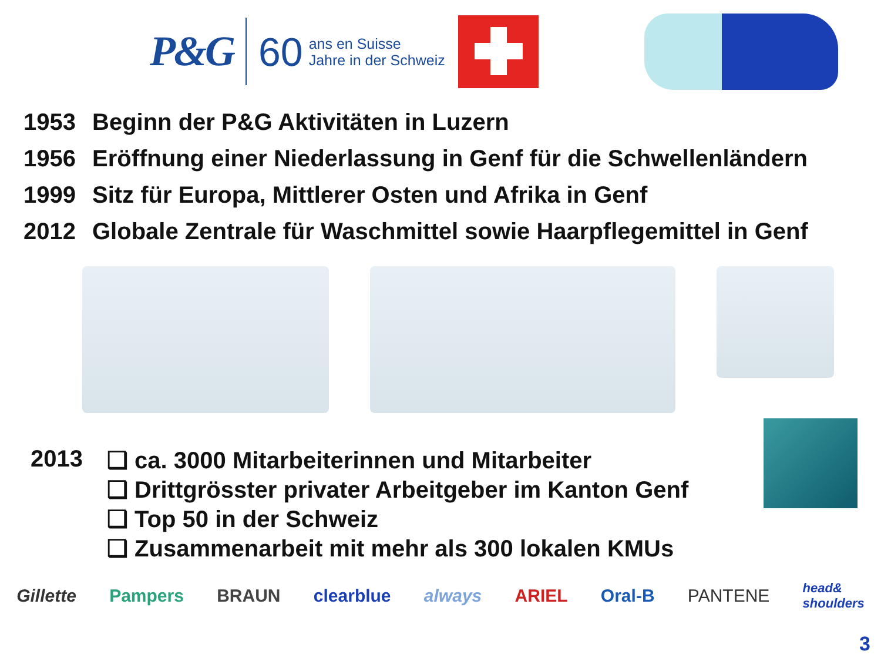P&G 60
ans en Suisse
Jahre in der Schweiz
1953 Beginn der P&G Aktivitäten in Luzern
1956 Eröffnung einer Niederlassung in Genf für die Schwellenländern
1999 Sitz für Europa, Mittlerer Osten und Afrika in Genf
2012 Globale Zentrale für Waschmittel sowie Haarpflegemittel in Genf
2013
❑ ca. 3000 Mitarbeiterinnen und Mitarbeiter
❑ Drittgrösster privater Arbeitgeber im Kanton Genf
❑ Top 50 in der Schweiz
❑ Zusammenarbeit mit mehr als 300 lokalen KMUs
Gillette Pampers BRAUN clearblue always ARIEL Oral-B PANTENE head&
shoulders
3